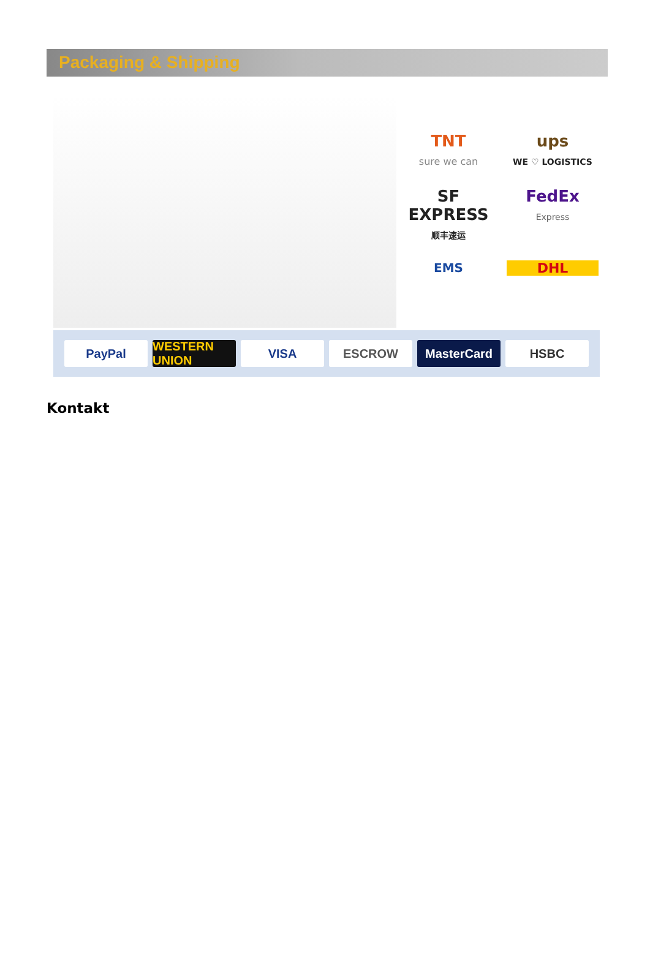Packaging & Shipping
TNT
sure we can
ups
WE ♡ LOGISTICS
SF EXPRESS
顺丰速运
FedEx
Express
EMS
DHL
PayPal WESTERN UNION VISA ESCROW MasterCard HSBC
Kontakt